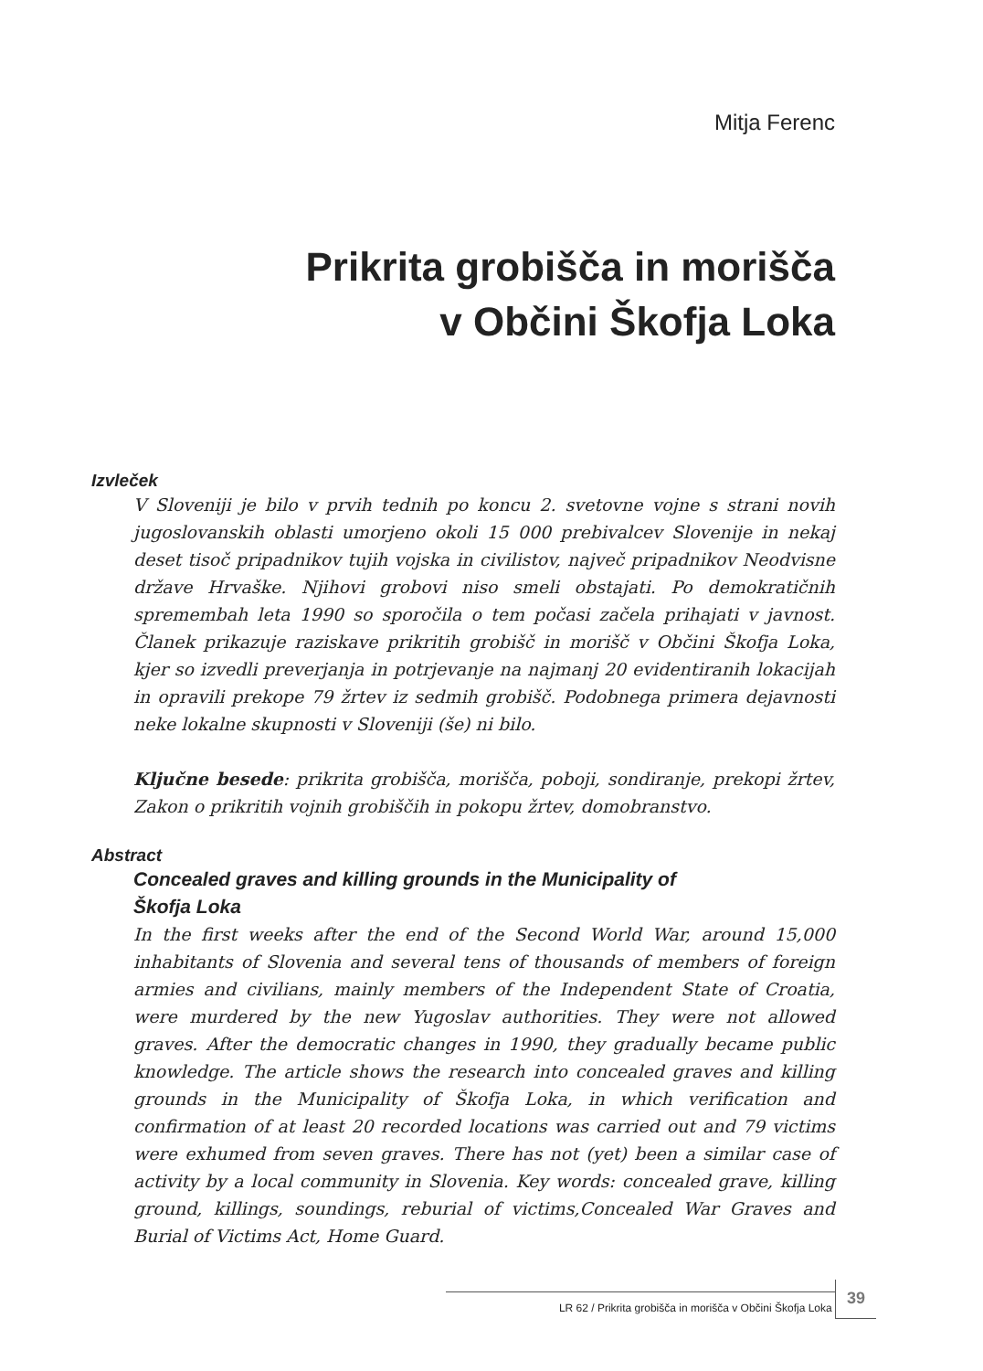Mitja Ferenc
Prikrita grobišča in morišča
v Občini Škofja Loka
Izvleček
V Sloveniji je bilo v prvih tednih po koncu 2. svetovne vojne s strani novih jugoslovanskih oblasti umorjeno okoli 15 000 prebivalcev Slovenije in nekaj deset tisoč pripadnikov tujih vojska in civilistov, največ pripadnikov Neodvisne države Hrvaške. Njihovi grobovi niso smeli obstajati. Po demokratičnih spremembah leta 1990 so sporočila o tem počasi začela prihajati v javnost. Članek prikazuje raziskave prikritih grobišč in morišč v Občini Škofja Loka, kjer so izvedli preverjanja in potrjevanje na najmanj 20 evidentiranih lokacijah in opravili prekope 79 žrtev iz sedmih grobišč. Podobnega primera dejavnosti neke lokalne skupnosti v Sloveniji (še) ni bilo.
Ključne besede: prikrita grobišča, morišča, poboji, sondiranje, prekopi žrtev, Zakon o prikritih vojnih grobiščih in pokopu žrtev, domobranstvo.
Abstract
Concealed graves and killing grounds in the Municipality of
Škofja Loka
In the first weeks after the end of the Second World War, around 15,000 inhabitants of Slovenia and several tens of thousands of members of foreign armies and civilians, mainly members of the Independent State of Croatia, were murdered by the new Yugoslav authorities. They were not allowed graves. After the democratic changes in 1990, they gradually became public knowledge. The article shows the research into concealed graves and killing grounds in the Municipality of Škofja Loka, in which verification and confirmation of at least 20 recorded locations was carried out and 79 victims were exhumed from seven graves. There has not (yet) been a similar case of activity by a local community in Slovenia. Key words: concealed grave, killing ground, killings, soundings, reburial of victims,Concealed War Graves and Burial of Victims Act, Home Guard.
LR 62 / Prikrita grobišča in morišča v Občini Škofja Loka 39